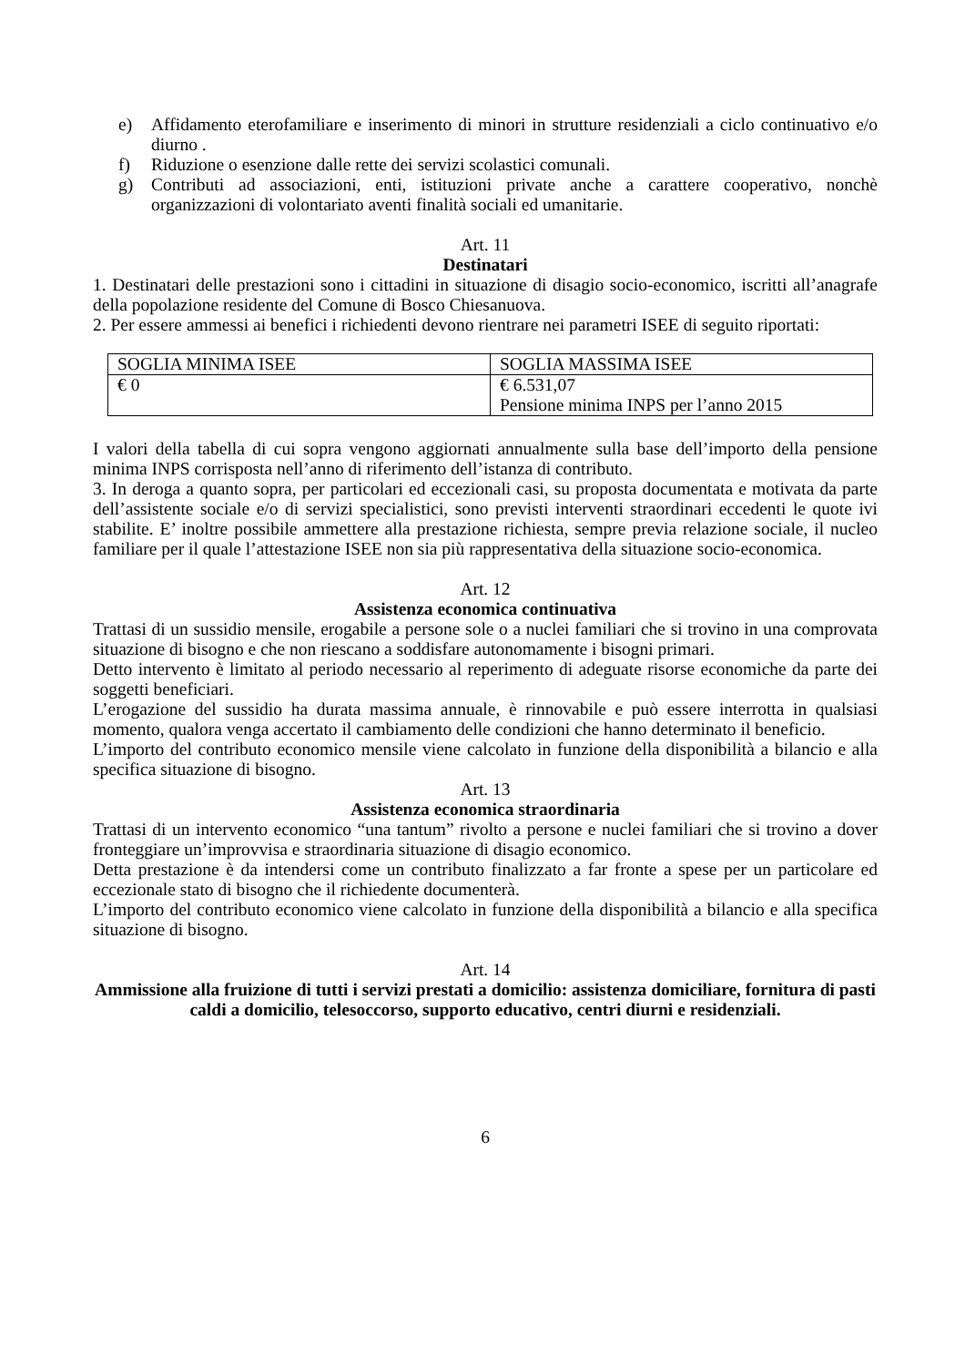e) Affidamento eterofamiliare e inserimento di minori in strutture residenziali a ciclo continuativo e/o diurno .
f) Riduzione o esenzione dalle rette dei servizi scolastici comunali.
g) Contributi ad associazioni, enti, istituzioni private anche a carattere cooperativo, nonchè organizzazioni di volontariato aventi finalità sociali ed umanitarie.
Art. 11
Destinatari
1. Destinatari delle prestazioni sono i cittadini in situazione di disagio socio-economico, iscritti all’anagrafe della popolazione residente del Comune di Bosco Chiesanuova.
2. Per essere ammessi ai benefici i richiedenti devono rientrare nei parametri ISEE di seguito riportati:
| SOGLIA MINIMA ISEE | SOGLIA MASSIMA ISEE |
| € 0 | € 6.531,07 Pensione minima INPS per l’anno 2015 |
I valori della tabella di cui sopra vengono aggiornati annualmente sulla base dell’importo della pensione minima INPS corrisposta nell’anno di riferimento dell’istanza di contributo.
3. In deroga a quanto sopra, per particolari ed eccezionali casi, su proposta documentata e motivata da parte dell’assistente sociale e/o di servizi specialistici, sono previsti interventi straordinari eccedenti le quote ivi stabilite. E’ inoltre possibile ammettere alla prestazione richiesta, sempre previa relazione sociale, il nucleo familiare per il quale l’attestazione ISEE non sia più rappresentativa della situazione socio-economica.
Art. 12
Assistenza economica continuativa
Trattasi di un sussidio mensile, erogabile a persone sole o a nuclei familiari che si trovino in una comprovata situazione di bisogno e che non riescano a soddisfare autonomamente i bisogni primari.
Detto intervento è limitato al periodo necessario al reperimento di adeguate risorse economiche da parte dei soggetti beneficiari.
L’erogazione del sussidio ha durata massima annuale, è rinnovabile e può essere interrotta in qualsiasi momento, qualora venga accertato il cambiamento delle condizioni che hanno determinato il beneficio.
L’importo del contributo economico mensile viene calcolato in funzione della disponibilità a bilancio e alla specifica situazione di bisogno.
Art. 13
Assistenza economica straordinaria
Trattasi di un intervento economico “una tantum” rivolto a persone e nuclei familiari che si trovino a dover fronteggiare un’improvvisa e straordinaria situazione di disagio economico.
Detta prestazione è da intendersi come un contributo finalizzato a far fronte a spese per un particolare ed eccezionale stato di bisogno che il richiedente documenterà.
L’importo del contributo economico viene calcolato in funzione della disponibilità a bilancio e alla specifica situazione di bisogno.
Art. 14
Ammissione alla fruizione di tutti i servizi prestati a domicilio: assistenza domiciliare, fornitura di pasti caldi a domicilio, telesoccorso, supporto educativo, centri diurni e residenziali.
6